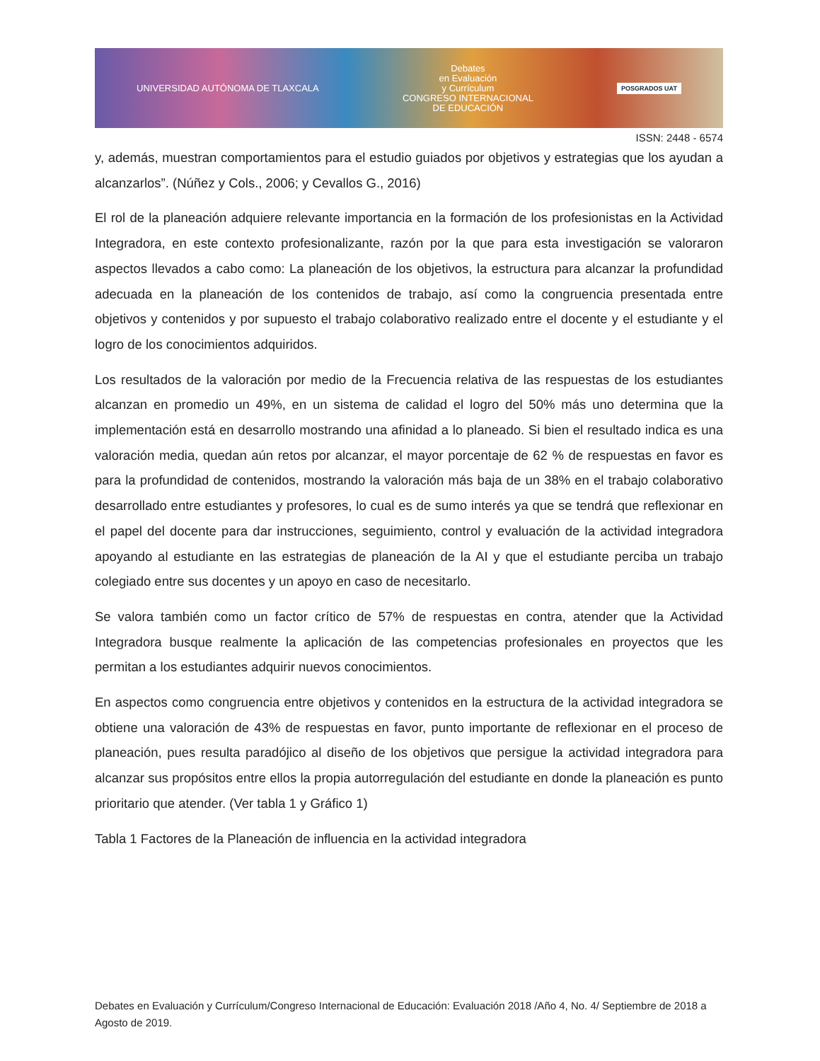UNIVERSIDAD AUTÓNOMA DE TLAXCALA
Debates
en Evaluación
y Currículum
CONGRESO INTERNACIONAL
DE EDUCACIÓN
POSGRADOS UAT
ISSN: 2448 - 6574
y, además, muestran comportamientos para el estudio guiados por objetivos y estrategias que los ayudan a alcanzarlos”. (Núñez y Cols., 2006; y Cevallos G., 2016)
El rol de la planeación adquiere relevante importancia en la formación de los profesionistas en la Actividad Integradora, en este contexto profesionalizante, razón por la que para esta investigación se valoraron aspectos llevados a cabo como: La planeación de los objetivos, la estructura para alcanzar la profundidad adecuada en la planeación de los contenidos de trabajo, así como la congruencia presentada entre objetivos y contenidos y por supuesto el trabajo colaborativo realizado entre el docente y el estudiante y el logro de los conocimientos adquiridos.
Los resultados de la valoración por medio de la Frecuencia relativa de las respuestas de los estudiantes alcanzan en promedio un 49%, en un sistema de calidad el logro del 50% más uno determina que la implementación está en desarrollo mostrando una afinidad a lo planeado. Si bien el resultado indica es una valoración media, quedan aún retos por alcanzar, el mayor porcentaje de 62 % de respuestas en favor es para la profundidad de contenidos, mostrando la valoración más baja de un 38% en el trabajo colaborativo desarrollado entre estudiantes y profesores, lo cual es de sumo interés ya que se tendrá que reflexionar en el papel del docente para dar instrucciones, seguimiento, control y evaluación de la actividad integradora apoyando al estudiante en las estrategias de planeación de la AI y que el estudiante perciba un trabajo colegiado entre sus docentes y un apoyo en caso de necesitarlo.
Se valora también como un factor crítico de 57% de respuestas en contra, atender que la Actividad Integradora busque realmente la aplicación de las competencias profesionales en proyectos que les permitan a los estudiantes adquirir nuevos conocimientos.
En aspectos como congruencia entre objetivos y contenidos en la estructura de la actividad integradora se obtiene una valoración de 43% de respuestas en favor, punto importante de reflexionar en el proceso de planeación, pues resulta paradójico al diseño de los objetivos que persigue la actividad integradora para alcanzar sus propósitos entre ellos la propia autorregulación del estudiante en donde la planeación es punto prioritario que atender. (Ver tabla 1 y Gráfico 1)
Tabla 1 Factores de la Planeación de influencia en la actividad integradora
Debates en Evaluación y Currículum/Congreso Internacional de Educación: Evaluación 2018 /Año 4, No. 4/ Septiembre de 2018 a Agosto de 2019.